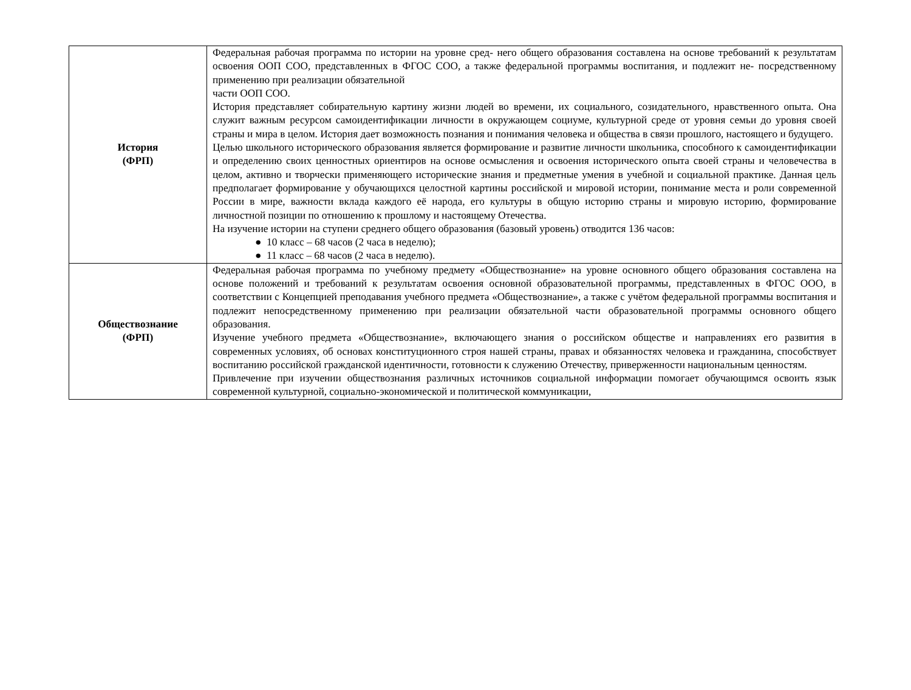| История (ФРП) | Федеральная рабочая программа по истории на уровне сред- него общего образования составлена на основе требований к результатам освоения ООП СОО, представленных в ФГОС СОО, а также федеральной программы воспитания, и подлежит не- посредственному применению при реализации обязательной части ООП СОО. История представляет собирательную картину жизни людей во времени, их социального, созидательного, нравственного опыта. Она служит важным ресурсом самоидентификации личности в окружающем социуме, культурной среде от уровня семьи до уровня своей страны и мира в целом. История дает возможность познания и понимания человека и общества в связи прошлого, настоящего и будущего. Целью школьного исторического образования является формирование и развитие личности школьника, способного к самоидентификации и определению своих ценностных ориентиров на основе осмысления и освоения исторического опыта своей страны и человечества в целом, активно и творчески применяющего исторические знания и предметные умения в учебной и социальной практике. Данная цель предполагает формирование у обучающихся целостной картины российской и мировой истории, понимание места и роли современной России в мире, важности вклада каждого её народа, его культуры в общую историю страны и мировую историю, формирование личностной позиции по отношению к прошлому и настоящему Отечества. На изучение истории на ступени среднего общего образования (базовый уровень) отводится 136 часов: ● 10 класс – 68 часов (2 часа в неделю); ● 11 класс – 68 часов (2 часа в неделю). |
| Обществознание (ФРП) | Федеральная рабочая программа по учебному предмету «Обществознание» на уровне основного общего образования составлена на основе положений и требований к результатам освоения основной образовательной программы, представленных в ФГОС ООО, в соответствии с Концепцией преподавания учебного предмета «Обществознание», а также с учётом федеральной программы воспитания и подлежит непосредственному применению при реализации обязательной части образовательной программы основного общего образования. Изучение учебного предмета «Обществознание», включающего знания о российском обществе и направлениях его развития в современных условиях, об основах конституционного строя нашей страны, правах и обязанностях человека и гражданина, способствует воспитанию российской гражданской идентичности, готовности к служению Отечеству, приверженности национальным ценностям. Привлечение при изучении обществознания различных источников социальной информации помогает обучающимся освоить язык современной культурной, социально-экономической и политической коммуникации, |